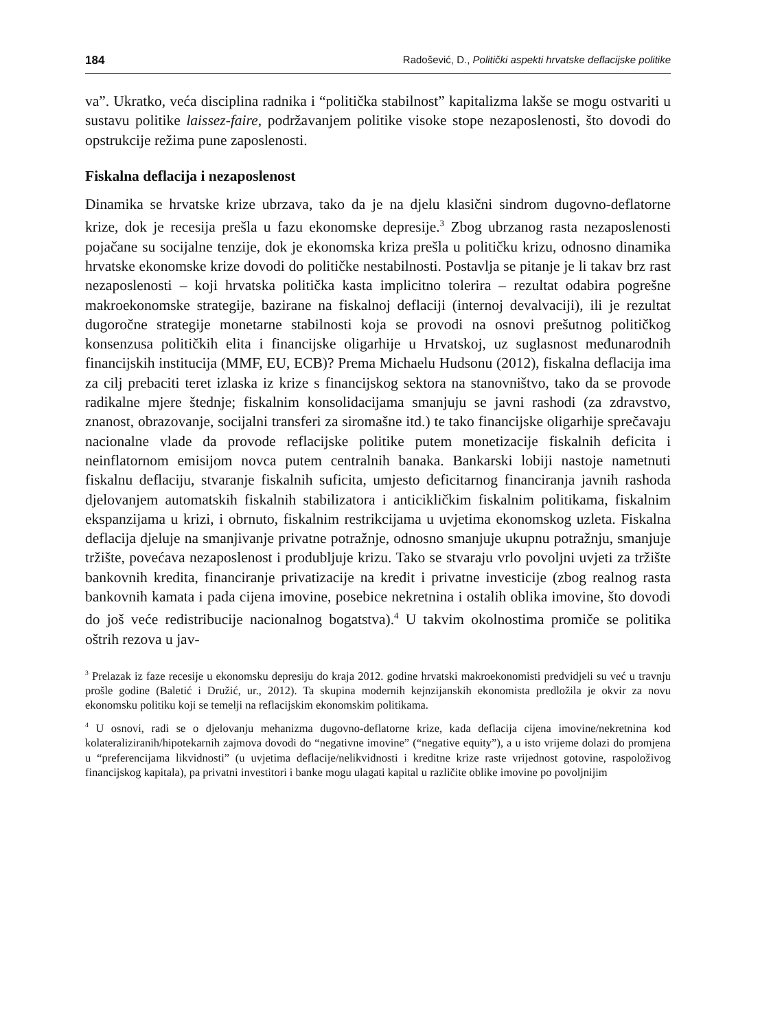184 Radošević, D., Politički aspekti hrvatske deflacijske politike
va”. Ukratko, veća disciplina radnika i “politička stabilnost” kapitalizma lakše se mogu ostvariti u sustavu politike laissez-faire, podržavanjem politike visoke stope nezaposlenosti, što dovodi do opstrukcije režima pune zaposlenosti.
Fiskalna deflacija i nezaposlenost
Dinamika se hrvatske krize ubrzava, tako da je na djelu klasični sindrom dugovno-deflatorne krize, dok je recesija prešla u fazu ekonomske depresije.<sup>3</sup> Zbog ubrzanog rasta nezaposlenosti pojačane su socijalne tenzije, dok je ekonomska kriza prešla u političku krizu, odnosno dinamika hrvatske ekonomske krize dovodi do političke nestabilnosti. Postavlja se pitanje je li takav brz rast nezaposlenosti – koji hrvatska politička kasta implicitno tolerira – rezultat odabira pogrešne makroekonomske strategije, bazirane na fiskalnoj deflaciji (internoj devalvaciji), ili je rezultat dugoročne strategije monetarne stabilnosti koja se provodi na osnovi prešutnog političkog konsenzusa političkih elita i financijske oligarhije u Hrvatskoj, uz suglasnost međunarodnih financijskih institucija (MMF, EU, ECB)? Prema Michaelu Hudsonu (2012), fiskalna deflacija ima za cilj prebaciti teret izlaska iz krize s financijskog sektora na stanovništvo, tako da se provode radikalne mjere štednje; fiskalnim konsolidacijama smanjuju se javni rashodi (za zdravstvo, znanost, obrazovanje, socijalni transferi za siromašne itd.) te tako financijske oligarhije sprečavaju nacionalne vlade da provode reflacijske politike putem monetizacije fiskalnih deficita i neinflatornom emisijom novca putem centralnih banaka. Bankarski lobiji nastoje nametnuti fiskalnu deflaciju, stvaranje fiskalnih suficita, umjesto deficitarnog financiranja javnih rashoda djelovanjem automatskih fiskalnih stabilizatora i anticikličkim fiskalnim politikama, fiskalnim ekspanzijama u krizi, i obrnuto, fiskalnim restrikcijama u uvjetima ekonomskog uzleta. Fiskalna deflacija djeluje na smanjivanje privatne potražnje, odnosno smanjuje ukupnu potražnju, smanjuje tržište, povećava nezaposlenost i produbljuje krizu. Tako se stvaraju vrlo povoljni uvjeti za tržište bankovnih kredita, financiranje privatizacije na kredit i privatne investicije (zbog realnog rasta bankovnih kamata i pada cijena imovine, posebice nekretnina i ostalih oblika imovine, što dovodi do još veće redistribucije nacionalnog bogatstva).<sup>4</sup> U takvim okolnostima promiče se politika oštrih rezova u jav-
<sup>3</sup> Prelazak iz faze recesije u ekonomsku depresiju do kraja 2012. godine hrvatski makroekonomisti predvidjeli su već u travnju prošle godine (Baletić i Družić, ur., 2012). Ta skupina modernih kejnzijanskih ekonomista predložila je okvir za novu ekonomsku politiku koji se temelji na reflacijskim ekonomskim politikama.
<sup>4</sup> U osnovi, radi se o djelovanju mehanizma dugovno-deflatorne krize, kada deflacija cijena imovine/nekretnina kod kolateraliziranih/hipotekarnih zajmova dovodi do “negativne imovine” (“negative equity”), a u isto vrijeme dolazi do promjena u “preferencijama likvidnosti” (u uvjetima deflacije/nelikvidnosti i kreditne krize raste vrijednost gotovine, raspoloživog financijskog kapitala), pa privatni investitori i banke mogu ulagati kapital u različite oblike imovine po povoljnijim